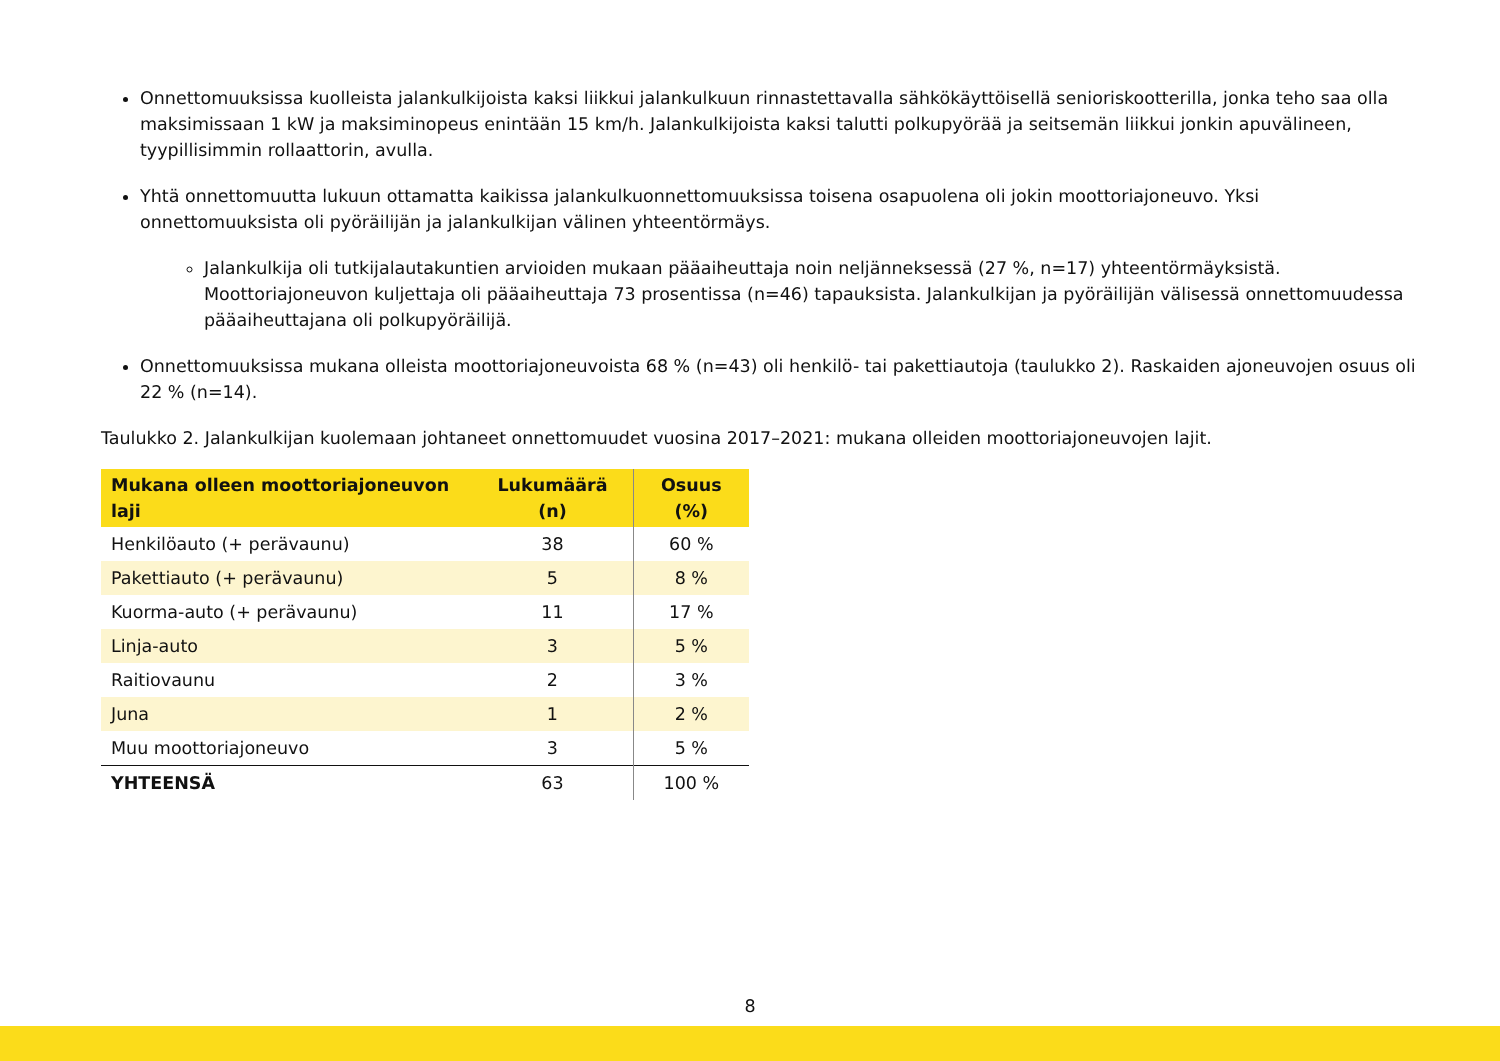Onnettomuuksissa kuolleista jalankulkijoista kaksi liikkui jalankulkuun rinnastettavalla sähkökäyttöisellä senioriskootterilla, jonka teho saa olla maksimissaan 1 kW ja maksiminopeus enintään 15 km/h. Jalankulkijoista kaksi talutti polkupyörää ja seitsemän liikkui jonkin apuvälineen, tyypillisimmin rollaattorin, avulla.
Yhtä onnettomuutta lukuun ottamatta kaikissa jalankulkuonnettomuuksissa toisena osapuolena oli jokin moottoriajoneuvo. Yksi onnettomuuksista oli pyöräilijän ja jalankulkijan välinen yhteentörmäys.
Jalankulkija oli tutkijalautakuntien arvioiden mukaan pääaiheuttaja noin neljänneksessä (27 %, n=17) yhteentörmäyksistä. Moottoriajoneuvon kuljettaja oli pääaiheuttaja 73 prosentissa (n=46) tapauksista. Jalankulkijan ja pyöräilijän välisessä onnettomuudessa pääaiheuttajana oli polkupyöräilijä.
Onnettomuuksissa mukana olleista moottoriajoneuvoista 68 % (n=43) oli henkilö- tai pakettiautoja (taulukko 2). Raskaiden ajoneuvojen osuus oli 22 % (n=14).
Taulukko 2. Jalankulkijan kuolemaan johtaneet onnettomuudet vuosina 2017–2021: mukana olleiden moottoriajoneuvojen lajit.
| Mukana olleen moottoriajoneuvon laji | Lukumäärä (n) | Osuus (%) |
| --- | --- | --- |
| Henkilöauto (+ perävaunu) | 38 | 60 % |
| Pakettiauto (+ perävaunu) | 5 | 8 % |
| Kuorma-auto (+ perävaunu) | 11 | 17 % |
| Linja-auto | 3 | 5 % |
| Raitiovaunu | 2 | 3 % |
| Juna | 1 | 2 % |
| Muu moottoriajoneuvo | 3 | 5 % |
| YHTEENSÄ | 63 | 100 % |
8